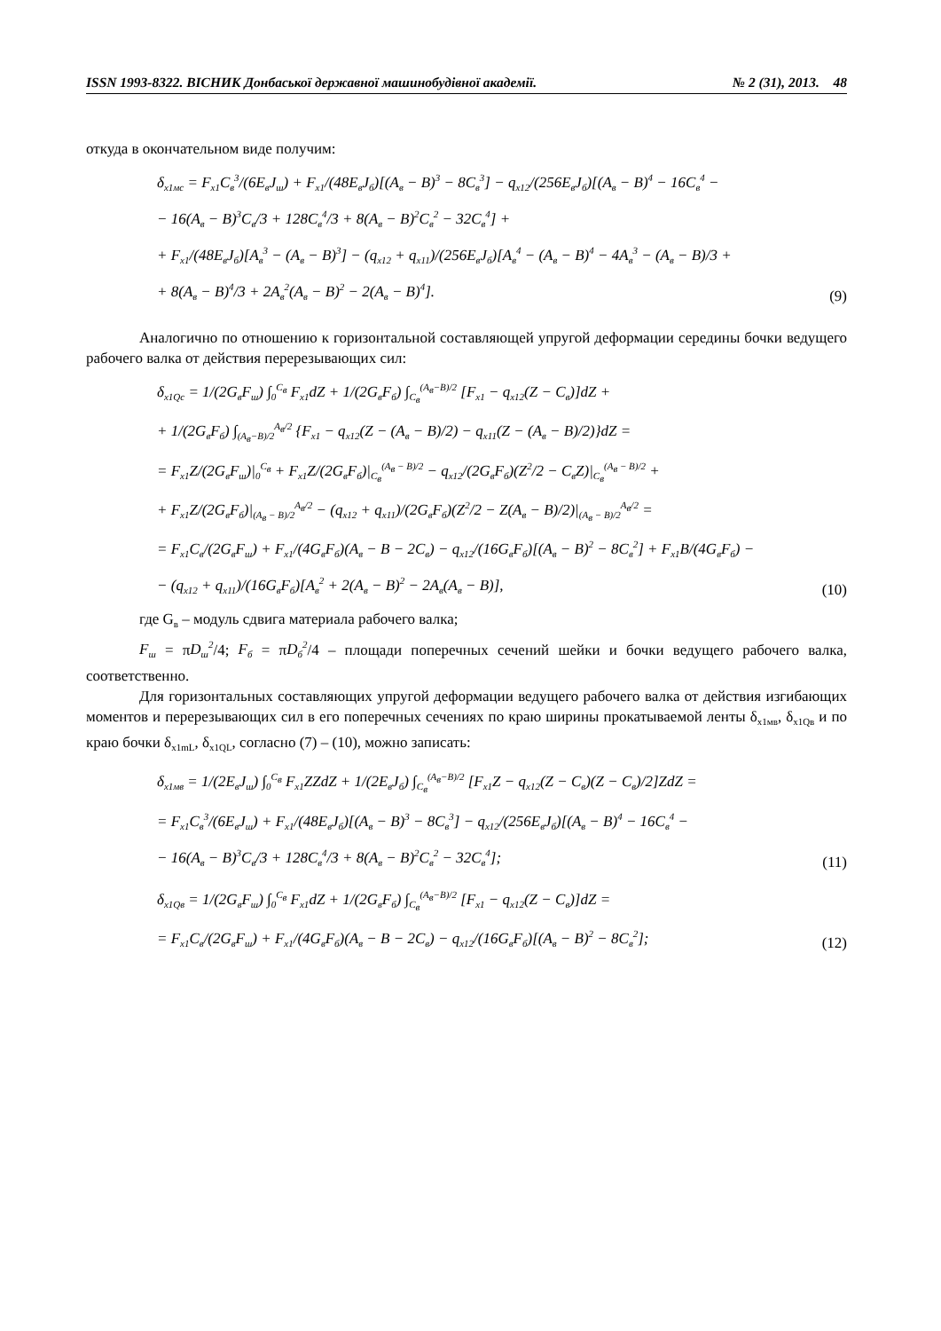ISSN 1993-8322. ВІСНИК Донбаської державної машинобудівної академії. № 2 (31), 2013. 48
откуда в окончательном виде получим:
δ<sub>x1мс</sub> = F<sub>x1</sub>C<sub>в</sub><sup>3</sup>/(6E<sub>в</sub>J<sub>ш</sub>) + F<sub>x1</sub>/(48E<sub>в</sub>J<sub>б</sub>)[(A<sub>в</sub> − B)<sup>3</sup> − 8C<sub>в</sub><sup>3</sup>] − q<sub>x12</sub>/(256E<sub>в</sub>J<sub>б</sub>)[(A<sub>в</sub> − B)<sup>4</sup> − 16C<sub>в</sub><sup>4</sup> −
− 16(A<sub>в</sub> − B)<sup>3</sup>C<sub>в</sub>/3 + 128C<sub>в</sub><sup>4</sup>/3 + 8(A<sub>в</sub> − B)<sup>2</sup>C<sub>в</sub><sup>2</sup> − 32C<sub>в</sub><sup>4</sup>] +
+ F<sub>x1</sub>/(48E<sub>в</sub>J<sub>б</sub>)[A<sub>в</sub><sup>3</sup> − (A<sub>в</sub> − B)<sup>3</sup>] − (q<sub>x12</sub> + q<sub>x11</sub>)/(256E<sub>в</sub>J<sub>б</sub>)[A<sub>в</sub><sup>4</sup> − (A<sub>в</sub> − B)<sup>4</sup> − 4A<sub>в</sub><sup>3</sup> − (A<sub>в</sub> − B)/3 +
+ 8(A<sub>в</sub> − B)<sup>4</sup>/3 + 2A<sub>в</sub><sup>2</sup>(A<sub>в</sub> − B)<sup>2</sup> − 2(A<sub>в</sub> − B)<sup>4</sup>].
(9)
Аналогично по отношению к горизонтальной составляющей упругой деформации середины бочки ведущего рабочего валка от действия перерезывающих сил:
δ<sub>x1Qc</sub> = 1/(2G<sub>в</sub>F<sub>ш</sub>) ∫<sub>0</sub><sup>C<sub>в</sub></sup> F<sub>x1</sub>dZ + 1/(2G<sub>в</sub>F<sub>б</sub>) ∫<sub>C<sub>в</sub></sub><sup>(A<sub>в</sub>−B)/2</sup> [F<sub>x1</sub> − q<sub>x12</sub>(Z − C<sub>в</sub>)]dZ +
+ 1/(2G<sub>в</sub>F<sub>б</sub>) ∫<sub>(A<sub>в</sub>−B)/2</sub><sup>A<sub>в</sub>/2</sup> {F<sub>x1</sub> − q<sub>x12</sub>(Z − (A<sub>в</sub> − B)/2) − q<sub>x11</sub>(Z − (A<sub>в</sub> − B)/2)}dZ =
= F<sub>x1</sub>Z/(2G<sub>в</sub>F<sub>ш</sub>)|<sub>0</sub><sup>C<sub>в</sub></sup> + F<sub>x1</sub>Z/(2G<sub>в</sub>F<sub>б</sub>)|<sub>C<sub>в</sub></sub><sup>(A<sub>в</sub> − B)/2</sup> − q<sub>x12</sub>/(2G<sub>в</sub>F<sub>б</sub>)(Z<sup>2</sup>/2 − C<sub>в</sub>Z)|<sub>C<sub>в</sub></sub><sup>(A<sub>в</sub> − B)/2</sup> +
+ F<sub>x1</sub>Z/(2G<sub>в</sub>F<sub>б</sub>)|<sub>(A<sub>в</sub> − B)/2</sub><sup>A<sub>в</sub>/2</sup> − (q<sub>x12</sub> + q<sub>x11</sub>)/(2G<sub>в</sub>F<sub>б</sub>)(Z<sup>2</sup>/2 − Z(A<sub>в</sub> − B)/2)|<sub>(A<sub>в</sub> − B)/2</sub><sup>A<sub>в</sub>/2</sup> =
= F<sub>x1</sub>C<sub>в</sub>/(2G<sub>в</sub>F<sub>ш</sub>) + F<sub>x1</sub>/(4G<sub>в</sub>F<sub>б</sub>)(A<sub>в</sub> − B − 2C<sub>в</sub>) − q<sub>x12</sub>/(16G<sub>в</sub>F<sub>б</sub>)[(A<sub>в</sub> − B)<sup>2</sup> − 8C<sub>в</sub><sup>2</sup>] + F<sub>x1</sub>B/(4G<sub>в</sub>F<sub>б</sub>) −
− (q<sub>x12</sub> + q<sub>x11</sub>)/(16G<sub>в</sub>F<sub>б</sub>)[A<sub>в</sub><sup>2</sup> + 2(A<sub>в</sub> − B)<sup>2</sup> − 2A<sub>в</sub>(A<sub>в</sub> − B)],
(10)
где G<sub>в</sub> – модуль сдвига материала рабочего валка;
F<sub>ш</sub> = πD<sub>ш</sub><sup>2</sup>/4; F<sub>б</sub> = πD<sub>б</sub><sup>2</sup>/4 – площади поперечных сечений шейки и бочки ведущего рабочего валка, соответственно.
Для горизонтальных составляющих упругой деформации ведущего рабочего валка от действия изгибающих моментов и перерезывающих сил в его поперечных сечениях по краю ширины прокатываемой ленты δ<sub>x1мв</sub>, δ<sub>x1Qв</sub> и по краю бочки δ<sub>x1mL</sub>, δ<sub>x1QL</sub>, согласно (7) – (10), можно записать:
δ<sub>x1мв</sub> = 1/(2E<sub>в</sub>J<sub>ш</sub>) ∫<sub>0</sub><sup>C<sub>в</sub></sup> F<sub>x1</sub>ZZdZ + 1/(2E<sub>в</sub>J<sub>б</sub>) ∫<sub>C<sub>в</sub></sub><sup>(A<sub>в</sub>−B)/2</sup> [F<sub>x1</sub>Z − q<sub>x12</sub>(Z − C<sub>в</sub>)(Z − C<sub>в</sub>)/2]ZdZ =
= F<sub>x1</sub>C<sub>в</sub><sup>3</sup>/(6E<sub>в</sub>J<sub>ш</sub>) + F<sub>x1</sub>/(48E<sub>в</sub>J<sub>б</sub>)[(A<sub>в</sub> − B)<sup>3</sup> − 8C<sub>в</sub><sup>3</sup>] − q<sub>x12</sub>/(256E<sub>в</sub>J<sub>б</sub>)[(A<sub>в</sub> − B)<sup>4</sup> − 16C<sub>в</sub><sup>4</sup> −
− 16(A<sub>в</sub> − B)<sup>3</sup>C<sub>в</sub>/3 + 128C<sub>в</sub><sup>4</sup>/3 + 8(A<sub>в</sub> − B)<sup>2</sup>C<sub>в</sub><sup>2</sup> − 32C<sub>в</sub><sup>4</sup>];
(11)
δ<sub>x1Qв</sub> = 1/(2G<sub>в</sub>F<sub>ш</sub>) ∫<sub>0</sub><sup>C<sub>в</sub></sup> F<sub>x1</sub>dZ + 1/(2G<sub>в</sub>F<sub>б</sub>) ∫<sub>C<sub>в</sub></sub><sup>(A<sub>в</sub>−B)/2</sup> [F<sub>x1</sub> − q<sub>x12</sub>(Z − C<sub>в</sub>)]dZ =
= F<sub>x1</sub>C<sub>в</sub>/(2G<sub>в</sub>F<sub>ш</sub>) + F<sub>x1</sub>/(4G<sub>в</sub>F<sub>б</sub>)(A<sub>в</sub> − B − 2C<sub>в</sub>) − q<sub>x12</sub>/(16G<sub>в</sub>F<sub>б</sub>)[(A<sub>в</sub> − B)<sup>2</sup> − 8C<sub>в</sub><sup>2</sup>];
(12)